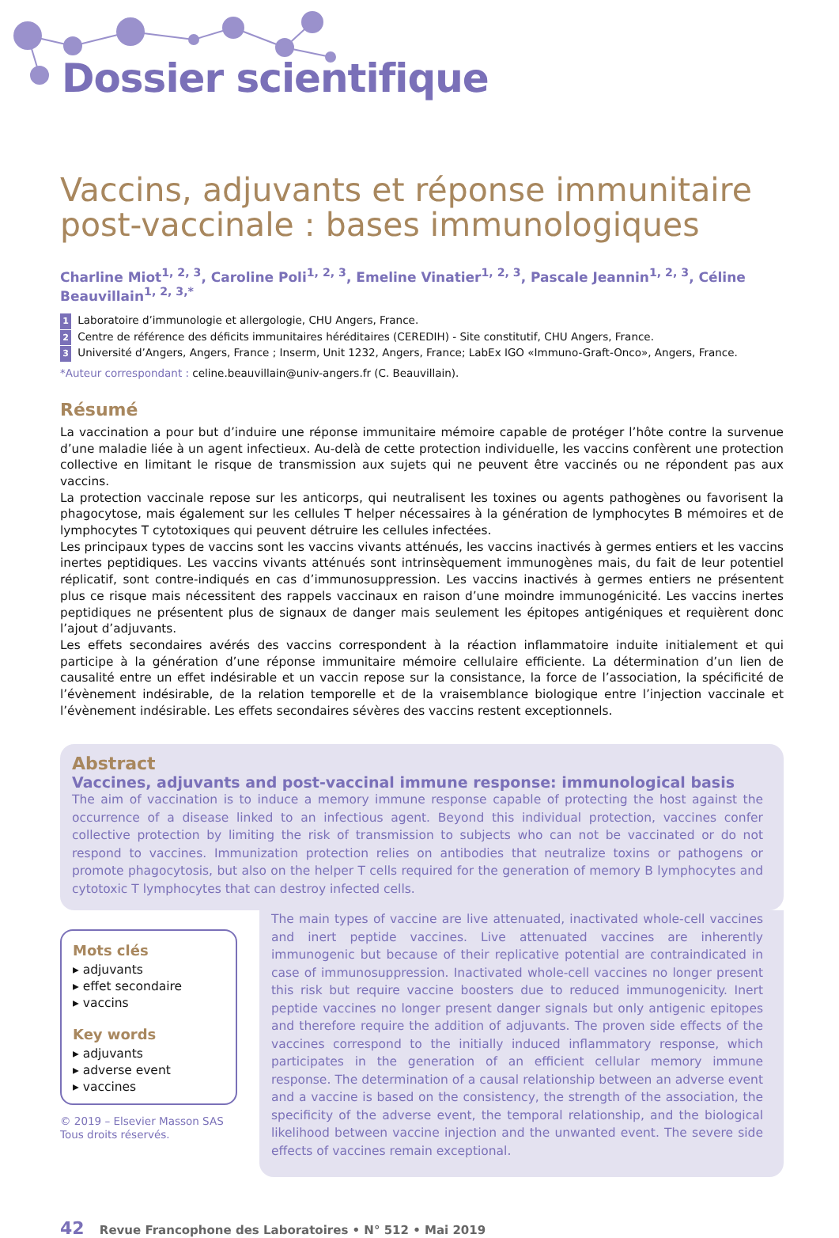Dossier scientifique
Vaccins, adjuvants et réponse immunitaire post-vaccinale : bases immunologiques
Charline Miot<sup>1, 2, 3</sup>, Caroline Poli<sup>1, 2, 3</sup>, Emeline Vinatier<sup>1, 2, 3</sup>, Pascale Jeannin<sup>1, 2, 3</sup>, Céline Beauvillain<sup>1, 2, 3,*</sup>
1 Laboratoire d’immunologie et allergologie, CHU Angers, France.
2 Centre de référence des déficits immunitaires héréditaires (CEREDIH) - Site constitutif, CHU Angers, France.
3 Université d’Angers, Angers, France ; Inserm, Unit 1232, Angers, France; LabEx IGO «Immuno-Graft-Onco», Angers, France.
*Auteur correspondant : celine.beauvillain@univ-angers.fr (C. Beauvillain).
Résumé
La vaccination a pour but d’induire une réponse immunitaire mémoire capable de protéger l’hôte contre la survenue d’une maladie liée à un agent infectieux. Au-delà de cette protection individuelle, les vaccins confèrent une protection collective en limitant le risque de transmission aux sujets qui ne peuvent être vaccinés ou ne répondent pas aux vaccins.
La protection vaccinale repose sur les anticorps, qui neutralisent les toxines ou agents pathogènes ou favorisent la phagocytose, mais également sur les cellules T helper nécessaires à la génération de lymphocytes B mémoires et de lymphocytes T cytotoxiques qui peuvent détruire les cellules infectées.
Les principaux types de vaccins sont les vaccins vivants atténués, les vaccins inactivés à germes entiers et les vaccins inertes peptidiques. Les vaccins vivants atténués sont intrinsèquement immunogènes mais, du fait de leur potentiel réplicatif, sont contre-indiqués en cas d’immunosuppression. Les vaccins inactivés à germes entiers ne présentent plus ce risque mais nécessitent des rappels vaccinaux en raison d’une moindre immunogénicité. Les vaccins inertes peptidiques ne présentent plus de signaux de danger mais seulement les épitopes antigéniques et requièrent donc l’ajout d’adjuvants.
Les effets secondaires avérés des vaccins correspondent à la réaction inflammatoire induite initialement et qui participe à la génération d’une réponse immunitaire mémoire cellulaire efficiente. La détermination d’un lien de causalité entre un effet indésirable et un vaccin repose sur la consistance, la force de l’association, la spécificité de l’évènement indésirable, de la relation temporelle et de la vraisemblance biologique entre l’injection vaccinale et l’évènement indésirable. Les effets secondaires sévères des vaccins restent exceptionnels.
Abstract
Vaccines, adjuvants and post-vaccinal immune response: immunological basis
The aim of vaccination is to induce a memory immune response capable of protecting the host against the occurrence of a disease linked to an infectious agent. Beyond this individual protection, vaccines confer collective protection by limiting the risk of transmission to subjects who can not be vaccinated or do not respond to vaccines. Immunization protection relies on antibodies that neutralize toxins or pathogens or promote phagocytosis, but also on the helper T cells required for the generation of memory B lymphocytes and cytotoxic T lymphocytes that can destroy infected cells.
Mots clés
▸ adjuvants
▸ effet secondaire
▸ vaccins
Key words
▸ adjuvants
▸ adverse event
▸ vaccines
© 2019 – Elsevier Masson SAS
Tous droits réservés.
The main types of vaccine are live attenuated, inactivated whole-cell vaccines and inert peptide vaccines. Live attenuated vaccines are inherently immunogenic but because of their replicative potential are contraindicated in case of immunosuppression. Inactivated whole-cell vaccines no longer present this risk but require vaccine boosters due to reduced immunogenicity. Inert peptide vaccines no longer present danger signals but only antigenic epitopes and therefore require the addition of adjuvants. The proven side effects of the vaccines correspond to the initially induced inflammatory response, which participates in the generation of an efficient cellular memory immune response. The determination of a causal relationship between an adverse event and a vaccine is based on the consistency, the strength of the association, the specificity of the adverse event, the temporal relationship, and the biological likelihood between vaccine injection and the unwanted event. The severe side effects of vaccines remain exceptional.
42 Revue Francophone des Laboratoires • N° 512 • Mai 2019